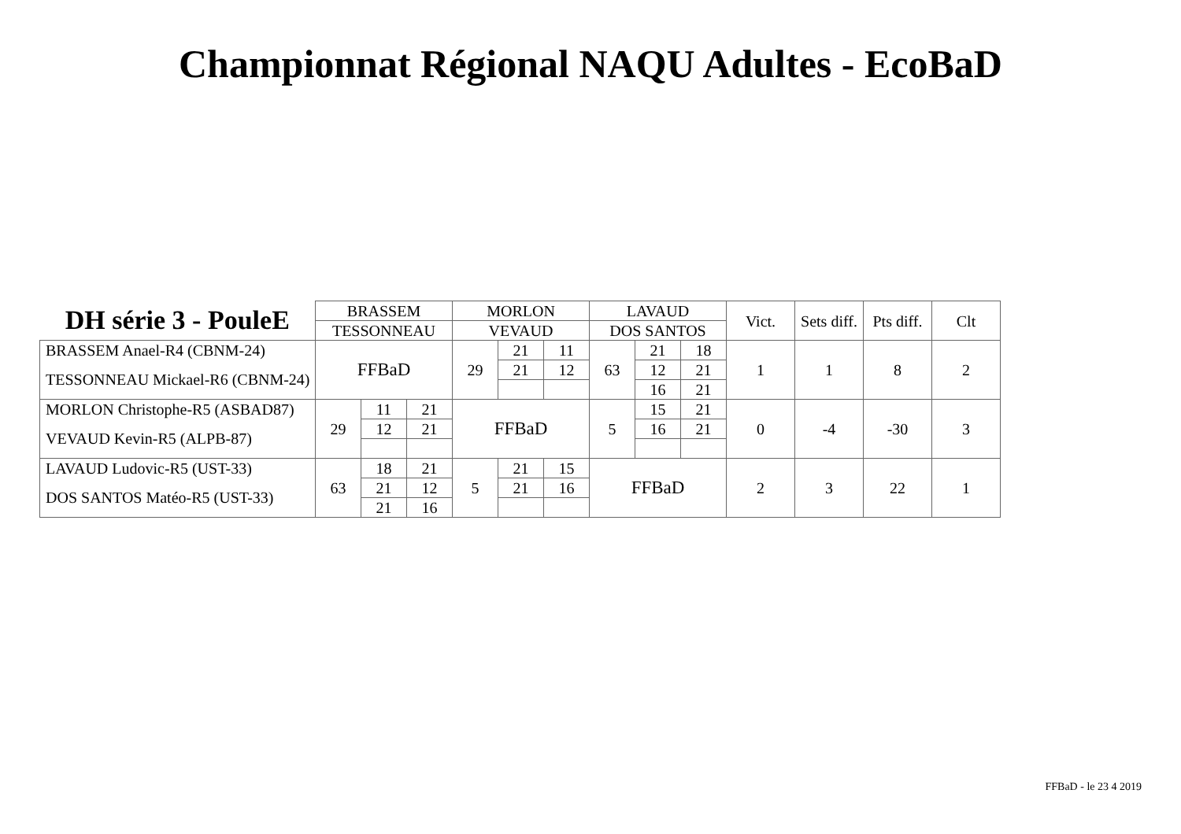Championnat Régional NAQU Adultes - EcoBaD
| DH série 3 - PouleE | BRASSEM | | | MORLON | | | LAVAUD | | | Vict. | Sets diff. | Pts diff. | Clt |
| --- | --- | --- | --- | --- | --- | --- | --- | --- | --- | --- | --- | --- | --- |
| | TESSONNEAU | | | VEVAUD | | | DOS SANTOS | | | | | | |
| BRASSEM Anael-R4 (CBNM-24) | FFBaD | | | 29 | 21 | 11 | 63 | 21 | 18 | 1 | 1 | 8 | 2 |
| TESSONNEAU Mickael-R6 (CBNM-24) | | | | | 21 | 12 | | 12 | 21 | | | | |
| | | | | | | | | 16 | 21 | | | | |
| MORLON Christophe-R5 (ASBAD87) | 29 | 11 | 21 | FFBaD | | | 5 | 15 | 21 | 0 | -4 | -30 | 3 |
| VEVAUD Kevin-R5 (ALPB-87) | | 12 | 21 | | | | | 16 | 21 | | | | |
| LAVAUD Ludovic-R5 (UST-33) | 63 | 18 | 21 | 5 | 21 | 15 | FFBaD | | | 2 | 3 | 22 | 1 |
| DOS SANTOS Matéo-R5 (UST-33) | | 21 | 12 | | 21 | 16 | | | | | | | |
| | | 21 | 16 | | | | | | | | | | |
FFBaD - le 23 4 2019